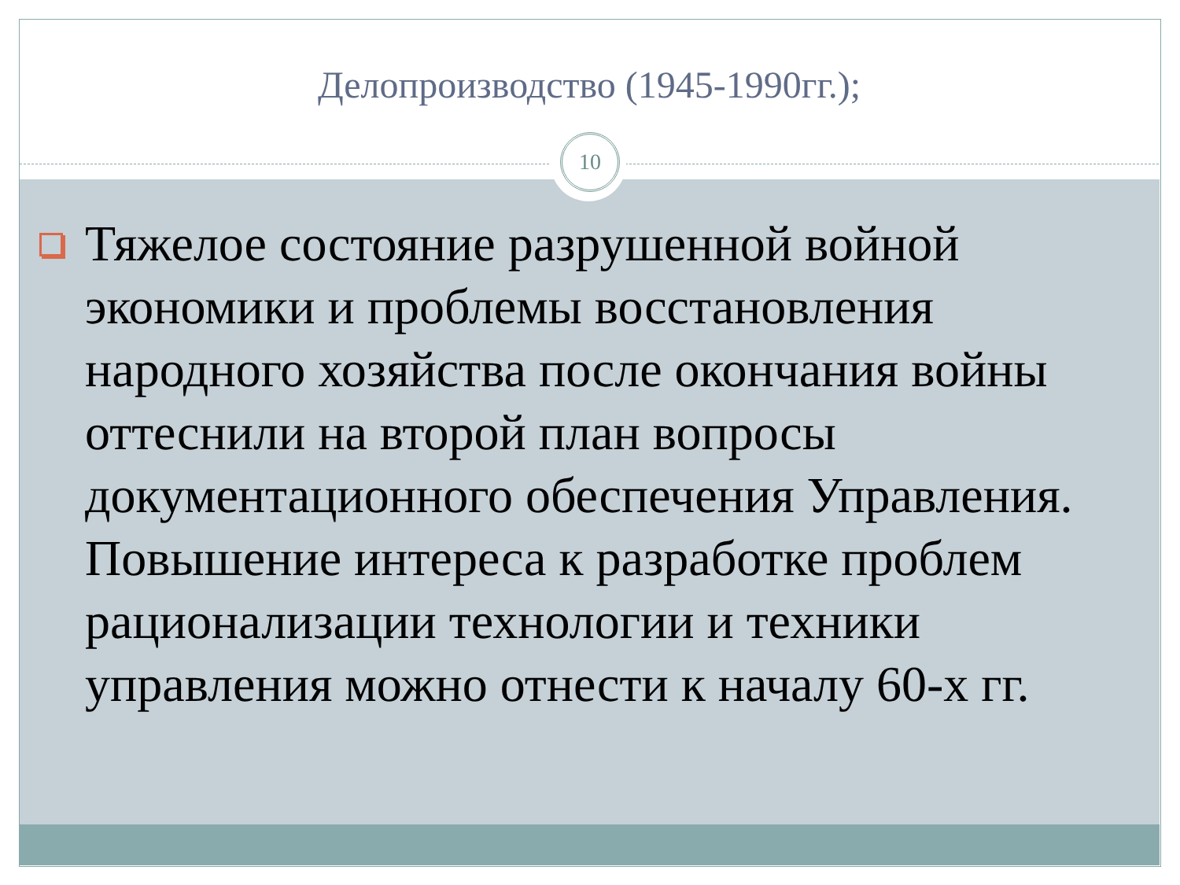Делопроизводство (1945-1990гг.);
10
Тяжелое состояние разрушенной войной экономики и проблемы восстановления народного хозяйства после окончания войны оттеснили на второй план вопросы документационного обеспечения Управления. Повышение интереса к разработке проблем рационализации технологии и техники управления можно отнести к началу 60-х гг.